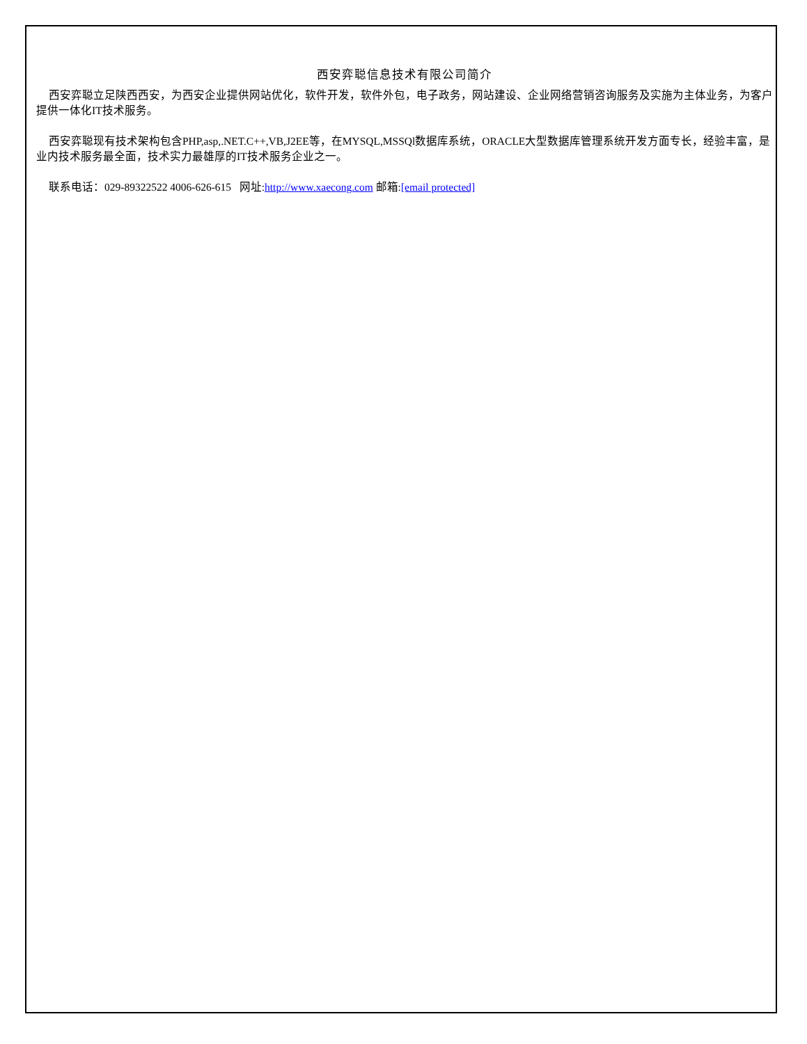西安弈聪信息技术有限公司简介
西安弈聪立足陕西西安，为西安企业提供网站优化，软件开发，软件外包，电子政务，网站建设、企业网络营销咨询服务及实施为主体业务，为客户提供一体化IT技术服务。
西安弈聪现有技术架构包含PHP,asp,.NET.C++,VB,J2EE等，在MYSQL,MSSQl数据库系统，ORACLE大型数据库管理系统开发方面专长，经验丰富，是业内技术服务最全面，技术实力最雄厚的IT技术服务企业之一。
联系电话：029-89322522 4006-626-615 网址:http://www.xaecong.com 邮箱:[email protected]